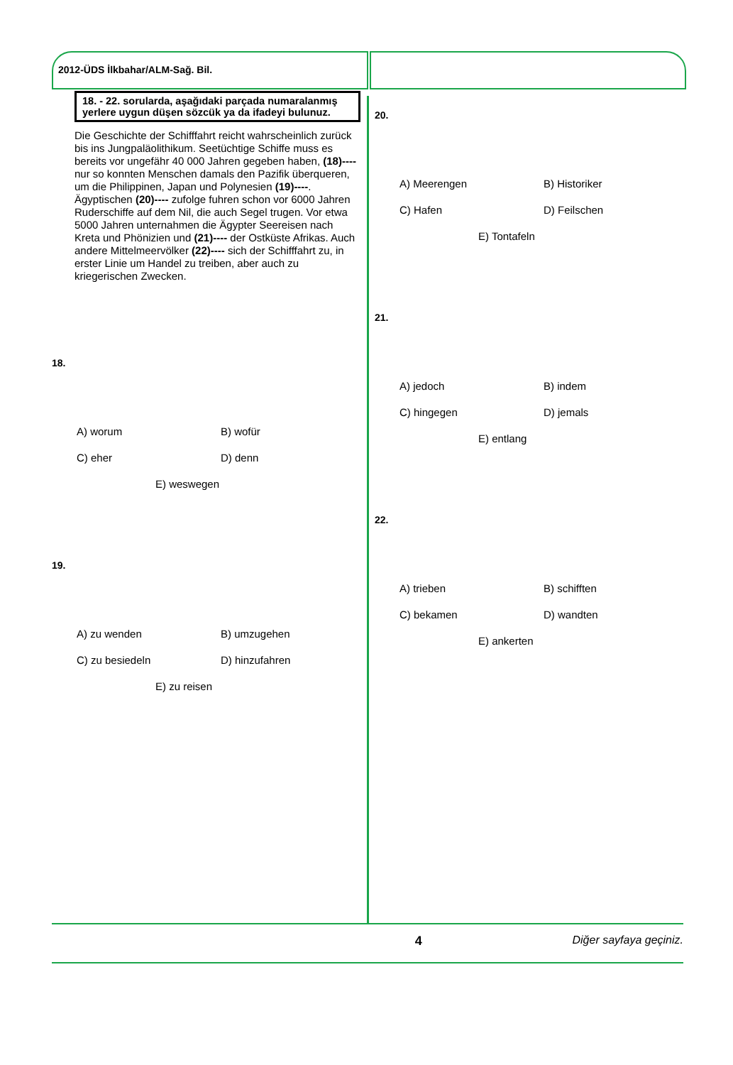2012-ÜDS İlkbahar/ALM-Sağ. Bil.
18. - 22. sorularda, aşağıdaki parçada numaralanmış yerlere uygun düşen sözcük ya da ifadeyi bulunuz.
Die Geschichte der Schifffahrt reicht wahrscheinlich zurück bis ins Jungpaläolithikum. Seetüchtige Schiffe muss es bereits vor ungefähr 40 000 Jahren gegeben haben, (18)---- nur so konnten Menschen damals den Pazifik überqueren, um die Philippinen, Japan und Polynesien (19)----. Ägyptischen (20)---- zufolge fuhren schon vor 6000 Jahren Ruderschiffe auf dem Nil, die auch Segel trugen. Vor etwa 5000 Jahren unternahmen die Ägypter Seereisen nach Kreta und Phönizien und (21)---- der Ostküste Afrikas. Auch andere Mittelmeervölker (22)---- sich der Schifffahrt zu, in erster Linie um Handel zu treiben, aber auch zu kriegerischen Zwecken.
18.
A) worum
B) wofür
C) eher
D) denn
E) weswegen
19.
A) zu wenden
B) umzugehen
C) zu besiedeln
D) hinzufahren
E) zu reisen
20.
A) Meerengen
B) Historiker
C) Hafen
D) Feilschen
E) Tontafeln
21.
A) jedoch
B) indem
C) hingegen
D) jemals
E) entlang
22.
A) trieben
B) schifften
C) bekamen
D) wandten
E) ankerten
4 Diğer sayfaya geçiniz.